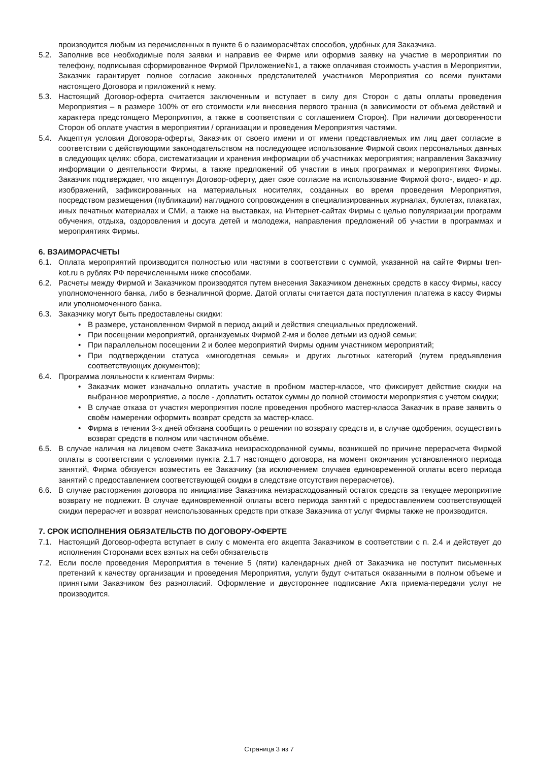производится любым из перечисленных в пункте 6 о взаиморасчётах способов, удобных для Заказчика.
5.2. Заполнив все необходимые поля заявки и направив ее Фирме или оформив заявку на участие в мероприятии по телефону, подписывая сформированное Фирмой Приложение№1, а также оплачивая стоимость участия в Мероприятии, Заказчик гарантирует полное согласие законных представителей участников Мероприятия со всеми пунктами настоящего Договора и приложений к нему.
5.3. Настоящий Договор-оферта считается заключенным и вступает в силу для Сторон с даты оплаты проведения Мероприятия – в размере 100% от его стоимости или внесения первого транша (в зависимости от объема действий и характера предстоящего Мероприятия, а также в соответствии с соглашением Сторон). При наличии договоренности Сторон об оплате участия в мероприятии / организации и проведения Мероприятия частями.
5.4. Акцептуя условия Договора-оферты, Заказчик от своего имени и от имени представляемых им лиц дает согласие в соответствии с действующими законодательством на последующее использование Фирмой своих персональных данных в следующих целях: сбора, систематизации и хранения информации об участниках мероприятия; направления Заказчику информации о деятельности Фирмы, а также предложений об участии в иных программах и мероприятиях Фирмы. Заказчик подтверждает, что акцептуя Договор-оферту, дает свое согласие на использование Фирмой фото-, видео- и др. изображений, зафиксированных на материальных носителях, созданных во время проведения Мероприятия, посредством размещения (публикации) наглядного сопровождения в специализированных журналах, буклетах, плакатах, иных печатных материалах и СМИ, а также на выставках, на Интернет-сайтах Фирмы с целью популяризации программ обучения, отдыха, оздоровления и досуга детей и молодежи, направления предложений об участии в программах и мероприятиях Фирмы.
6. ВЗАИМОРАСЧЕТЫ
6.1. Оплата мероприятий производится полностью или частями в соответствии с суммой, указанной на сайте Фирмы tren-kot.ru в рублях РФ перечисленными ниже способами.
6.2. Расчеты между Фирмой и Заказчиком производятся путем внесения Заказчиком денежных средств в кассу Фирмы, кассу уполномоченного банка, либо в безналичной форме. Датой оплаты считается дата поступления платежа в кассу Фирмы или уполномоченного банка.
6.3. Заказчику могут быть предоставлены скидки:
• В размере, установленном Фирмой в период акций и действия специальных предложений.
• При посещении мероприятий, организуемых Фирмой 2-мя и более детьми из одной семьи;
• При параллельном посещении 2 и более мероприятий Фирмы одним участником мероприятий;
• При подтверждении статуса «многодетная семья» и других льготных категорий (путем предъявления соответствующих документов);
6.4. Программа лояльности к клиентам Фирмы:
• Заказчик может изначально оплатить участие в пробном мастер-классе, что фиксирует действие скидки на выбранное мероприятие, а после - доплатить остаток суммы до полной стоимости мероприятия с учетом скидки;
• В случае отказа от участия мероприятия после проведения пробного мастер-класса Заказчик в праве заявить о своём намерении оформить возврат средств за мастер-класс.
• Фирма в течении 3-х дней обязана сообщить о решении по возврату средств и, в случае одобрения, осуществить возврат средств в полном или частичном объёме.
6.5. В случае наличия на лицевом счете Заказчика неизрасходованной суммы, возникшей по причине перерасчета Фирмой оплаты в соответствии с условиями пункта 2.1.7 настоящего договора, на момент окончания установленного периода занятий, Фирма обязуется возместить ее Заказчику (за исключением случаев единовременной оплаты всего периода занятий с предоставлением соответствующей скидки в следствие отсутствия перерасчетов).
6.6. В случае расторжения договора по инициативе Заказчика неизрасходованный остаток средств за текущее мероприятие возврату не подлежит. В случае единовременной оплаты всего периода занятий с предоставлением соответствующей скидки перерасчет и возврат неиспользованных средств при отказе Заказчика от услуг Фирмы также не производится.
7. СРОК ИСПОЛНЕНИЯ ОБЯЗАТЕЛЬСТВ ПО ДОГОВОРУ-ОФЕРТЕ
7.1. Настоящий Договор-оферта вступает в силу с момента его акцепта Заказчиком в соответствии с п. 2.4 и действует до исполнения Сторонами всех взятых на себя обязательств
7.2. Если после проведения Мероприятия в течение 5 (пяти) календарных дней от Заказчика не поступит письменных претензий к качеству организации и проведения Мероприятия, услуги будут считаться оказанными в полном объеме и принятыми Заказчиком без разногласий. Оформление и двустороннее подписание Акта приема-передачи услуг не производится.
Страница 3 из 7